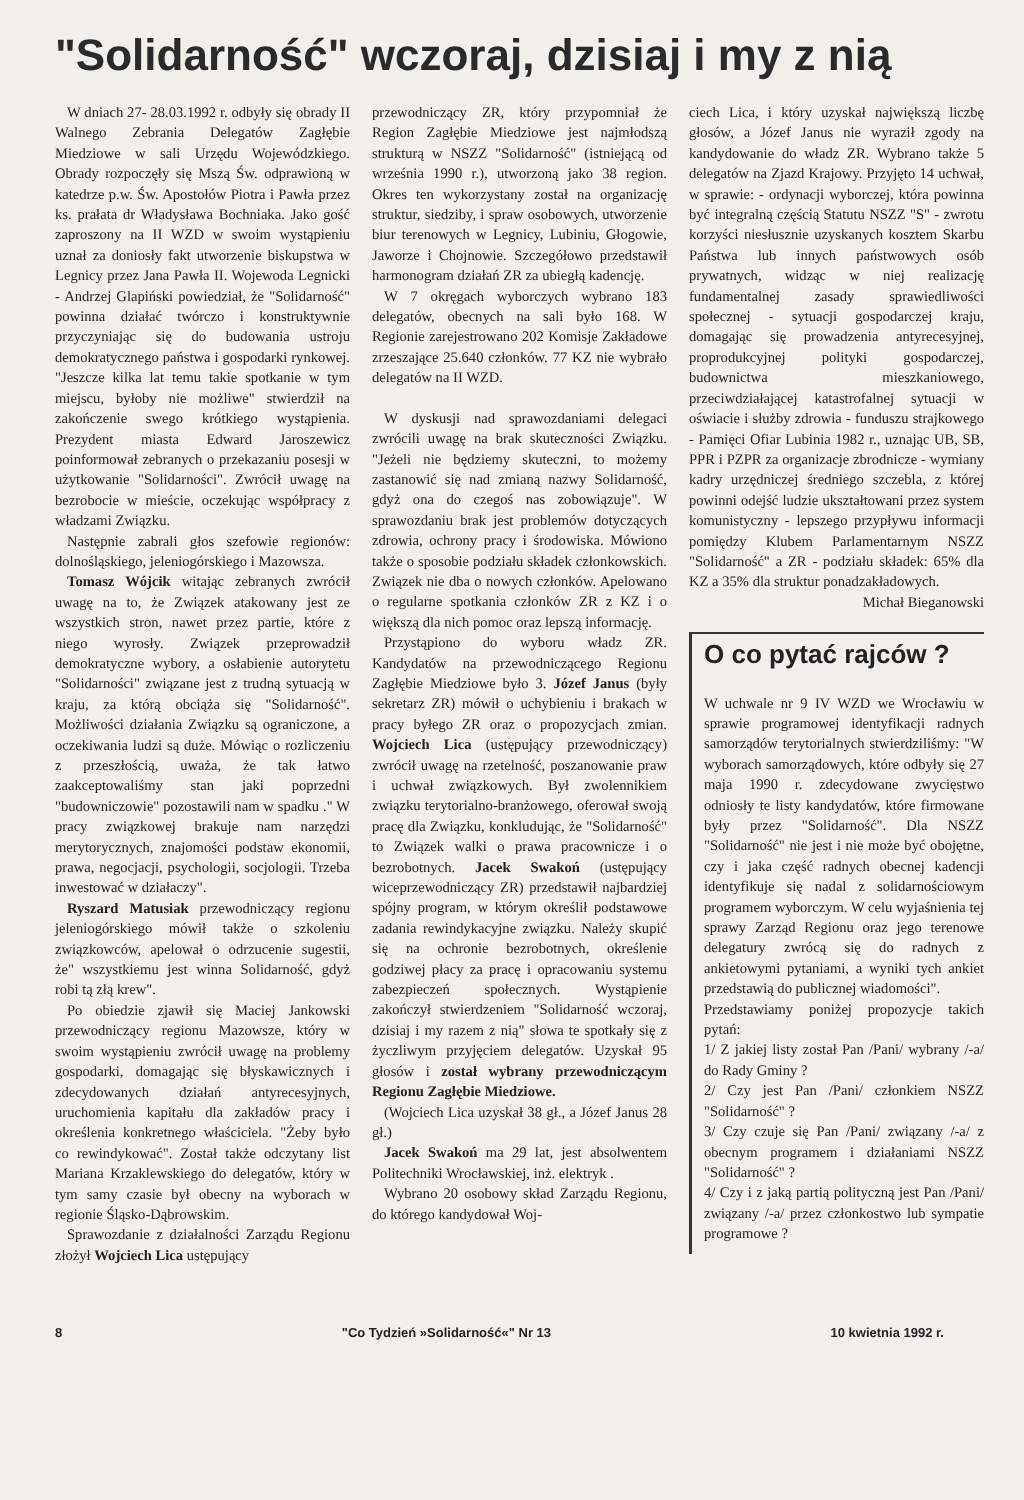"Solidarność" wczoraj, dzisiaj i my z nią
W dniach 27- 28.03.1992 r. odbyły się obrady II Walnego Zebrania Delegatów Zagłębie Miedziowe w sali Urzędu Wojewódzkiego. Obrady rozpoczęły się Mszą Św. odprawioną w katedrze p.w. Św. Apostołów Piotra i Pawła przez ks. prałata dr Władysława Bochniaka. Jako gość zaproszony na II WZD w swoim wystąpieniu uznał za doniosły fakt utworzenie biskupstwa w Legnicy przez Jana Pawła II. Wojewoda Legnicki - Andrzej Glapiński powiedział, że "Solidarność" powinna działać twórczo i konstruktywnie przyczyniając się do budowania ustroju demokratycznego państwa i gospodarki rynkowej. "Jeszcze kilka lat temu takie spotkanie w tym miejscu, byłoby nie możliwe" stwierdził na zakończenie swego krótkiego wystąpienia. Prezydent miasta Edward Jaroszewicz poinformował zebranych o przekazaniu posesji w użytkowanie "Solidarności". Zwrócił uwagę na bezrobocie w mieście, oczekując współpracy z władzami Związku.
Następnie zabrali głos szefowie regionów: dolnośląskiego, jeleniogórskiego i Mazowsza.
Tomasz Wójcik witając zebranych zwrócił uwagę na to, że Związek atakowany jest ze wszystkich stron, nawet przez partie, które z niego wyrosły. Związek przeprowadził demokratyczne wybory, a osłabienie autorytetu "Solidarności" związane jest z trudną sytuacją w kraju, za którą obciąża się "Solidarność". Możliwości działania Związku są ograniczone, a oczekiwania ludzi są duże. Mówiąc o rozliczeniu z przeszłością, uważa, że tak łatwo zaakceptowaliśmy stan jaki poprzedni "budowniczowie" pozostawili nam w spadku ." W pracy związkowej brakuje nam narzędzi merytorycznych, znajomości podstaw ekonomii, prawa, negocjacji, psychologii, socjologii. Trzeba inwestować w działaczy".
Ryszard Matusiak przewodniczący regionu jeleniogórskiego mówił także o szkoleniu związkowców, apelował o odrzucenie sugestii, że" wszystkiemu jest winna Solidarność, gdyż robi tą złą krew".
Po obiedzie zjawił się Maciej Jankowski przewodniczący regionu Mazowsze, który w swoim wystąpieniu zwrócił uwagę na problemy gospodarki, domagając się błyskawicznych i zdecydowanych działań antyrecesyjnych, uruchomienia kapitału dla zakładów pracy i określenia konkretnego właściciela. "Żeby było co rewindykować". Został także odczytany list Mariana Krzaklewskiego do delegatów, który w tym samy czasie był obecny na wyborach w regionie Śląsko-Dąbrowskim.
Sprawozdanie z działalności Zarządu Regionu złożył Wojciech Lica ustępujący
przewodniczący ZR, który przypomniał że Region Zagłębie Miedziowe jest najmłodszą strukturą w NSZZ "Solidarność" (istniejącą od września 1990 r.), utworzoną jako 38 region. Okres ten wykorzystany został na organizację struktur, siedziby, i spraw osobowych, utworzenie biur terenowych w Legnicy, Lubiniu, Głogowie, Jaworze i Chojnowie. Szczegółowo przedstawił harmonogram działań ZR za ubiegłą kadencję.
W 7 okręgach wyborczych wybrano 183 delegatów, obecnych na sali było 168. W Regionie zarejestrowano 202 Komisje Zakładowe zrzeszające 25.640 członków. 77 KZ nie wybrało delegatów na II WZD.
W dyskusji nad sprawozdaniami delegaci zwrócili uwagę na brak skuteczności Związku. "Jeżeli nie będziemy skuteczni, to możemy zastanowić się nad zmianą nazwy Solidarność, gdyż ona do czegoś nas zobowiązuje". W sprawozdaniu brak jest problemów dotyczących zdrowia, ochrony pracy i środowiska. Mówiono także o sposobie podziału składek członkowskich. Związek nie dba o nowych członków. Apelowano o regularne spotkania członków ZR z KZ i o większą dla nich pomoc oraz lepszą informację.
Przystąpiono do wyboru władz ZR. Kandydatów na przewodniczącego Regionu Zagłębie Miedziowe było 3. Józef Janus (były sekretarz ZR) mówił o uchybieniu i brakach w pracy byłego ZR oraz o propozycjach zmian. Wojciech Lica (ustępujący przewodniczący) zwrócił uwagę na rzetelność, poszanowanie praw i uchwał związkowych. Był zwolennikiem związku terytorialno-branżowego, oferował swoją pracę dla Związku, konkludując, że "Solidarność" to Związek walki o prawa pracownicze i o bezrobotnych. Jacek Swakoń (ustępujący wiceprzewodniczący ZR) przedstawił najbardziej spójny program, w którym określił podstawowe zadania rewindykacyjne związku. Należy skupić się na ochronie bezrobotnych, określenie godziwej płacy za pracę i opracowaniu systemu zabezpieczeń społecznych. Wystąpienie zakończył stwierdzeniem "Solidarność wczoraj, dzisiaj i my razem z nią" słowa te spotkały się z życzliwym przyjęciem delegatów. Uzyskał 95 głosów i został wybrany przewodniczącym Regionu Zagłębie Miedziowe.
(Wojciech Lica uzyskał 38 gł., a Józef Janus 28 gł.)
Jacek Swakoń ma 29 lat, jest absolwentem Politechniki Wrocławskiej, inż. elektryk .
Wybrano 20 osobowy skład Zarządu Regionu, do którego kandydował Woj-
ciech Lica, i który uzyskał największą liczbę głosów, a Józef Janus nie wyraził zgody na kandydowanie do władz ZR. Wybrano także 5 delegatów na Zjazd Krajowy. Przyjęto 14 uchwał, w sprawie: - ordynacji wyborczej, która powinna być integralną częścią Statutu NSZZ "S" - zwrotu korzyści niesłusznie uzyskanych kosztem Skarbu Państwa lub innych państwowych osób prywatnych, widząc w niej realizację fundamentalnej zasady sprawiedliwości społecznej - sytuacji gospodarczej kraju, domagając się prowadzenia antyrecesyjnej, proprodukcyjnej polityki gospodarczej, budownictwa mieszkaniowego, przeciwdziałającej katastrofalnej sytuacji w oświacie i służby zdrowia - funduszu strajkowego - Pamięci Ofiar Lubinia 1982 r., uznając UB, SB, PPR i PZPR za organizacje zbrodnicze - wymiany kadry urzędniczej średniego szczebla, z której powinni odejść ludzie ukształtowani przez system komunistyczny - lepszego przypływu informacji pomiędzy Klubem Parlamentarnym NSZZ "Solidarność" a ZR - podziału składek: 65% dla KZ a 35% dla struktur ponadzakładowych.
Michał Bieganowski
O co pytać rajców ?
W uchwale nr 9 IV WZD we Wrocławiu w sprawie programowej identyfikacji radnych samorządów terytorialnych stwierdziliśmy: "W wyborach samorządowych, które odbyły się 27 maja 1990 r. zdecydowane zwycięstwo odniosły te listy kandydatów, które firmowane były przez "Solidarność". Dla NSZZ "Solidarność" nie jest i nie może być obojętne, czy i jaka część radnych obecnej kadencji identyfikuje się nadal z solidarnościowym programem wyborczym. W celu wyjaśnienia tej sprawy Zarząd Regionu oraz jego terenowe delegatury zwrócą się do radnych z ankietowymi pytaniami, a wyniki tych ankiet przedstawią do publicznej wiadomości".
Przedstawiamy poniżej propozycje takich pytań:
1/ Z jakiej listy został Pan /Pani/ wybrany /-a/ do Rady Gminy ?
2/ Czy jest Pan /Pani/ członkiem NSZZ "Solidarność" ?
3/ Czy czuje się Pan /Pani/ związany /-a/ z obecnym programem i działaniami NSZZ "Solidarność" ?
4/ Czy i z jaką partią polityczną jest Pan /Pani/ związany /-a/ przez członkostwo lub sympatie programowe ?
8 "Co Tydzień »Solidarność«" Nr 13 10 kwietnia 1992 r.